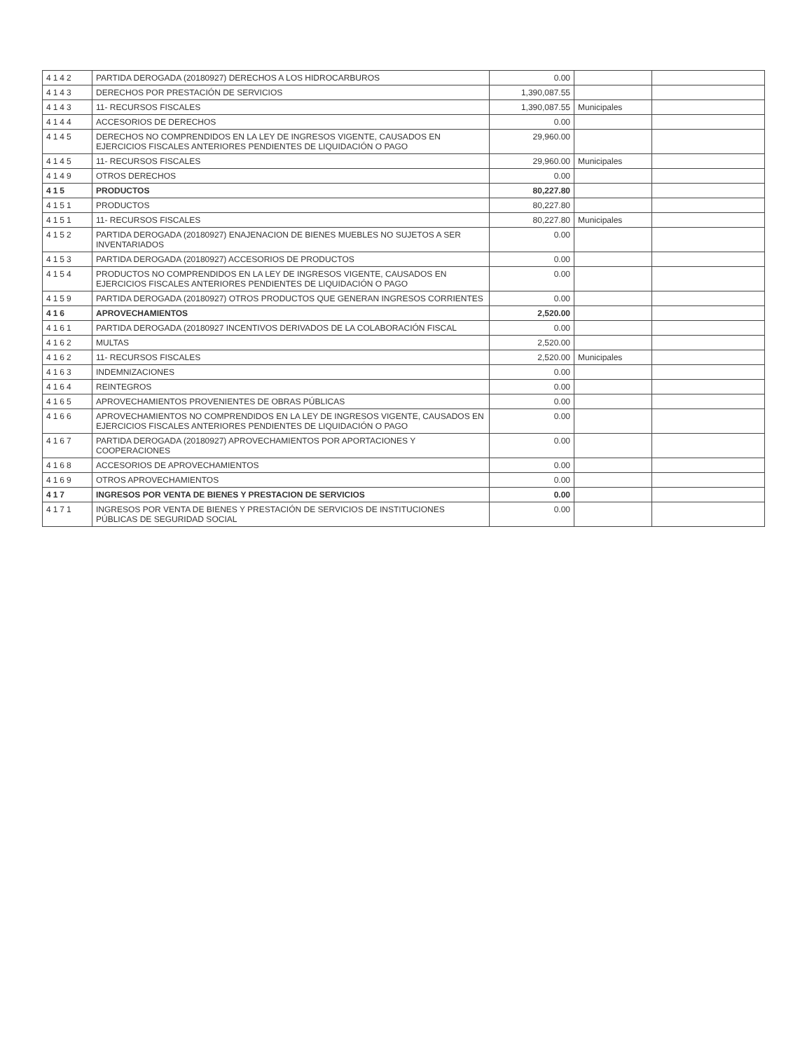| 4142 | PARTIDA DEROGADA (20180927) DERECHOS A LOS HIDROCARBUROS | 0.00 | | |
| 4143 | DERECHOS POR PRESTACIÓN DE SERVICIOS | 1,390,087.55 | | |
| 4143 | 11- RECURSOS FISCALES | 1,390,087.55 | Municipales | |
| 4144 | ACCESORIOS DE DERECHOS | 0.00 | | |
| 4145 | DERECHOS NO COMPRENDIDOS EN LA LEY DE INGRESOS VIGENTE, CAUSADOS EN EJERCICIOS FISCALES ANTERIORES PENDIENTES DE LIQUIDACIÓN O PAGO | 29,960.00 | | |
| 4145 | 11- RECURSOS FISCALES | 29,960.00 | Municipales | |
| 4149 | OTROS DERECHOS | 0.00 | | |
| 415 | PRODUCTOS | 80,227.80 | | |
| 4151 | PRODUCTOS | 80,227.80 | | |
| 4151 | 11- RECURSOS FISCALES | 80,227.80 | Municipales | |
| 4152 | PARTIDA DEROGADA (20180927) ENAJENACION DE BIENES MUEBLES NO SUJETOS A SER INVENTARIADOS | 0.00 | | |
| 4153 | PARTIDA DEROGADA (20180927) ACCESORIOS DE PRODUCTOS | 0.00 | | |
| 4154 | PRODUCTOS NO COMPRENDIDOS EN LA LEY DE INGRESOS VIGENTE, CAUSADOS EN EJERCICIOS FISCALES ANTERIORES PENDIENTES DE LIQUIDACIÓN O PAGO | 0.00 | | |
| 4159 | PARTIDA DEROGADA (20180927) OTROS PRODUCTOS QUE GENERAN INGRESOS CORRIENTES | 0.00 | | |
| 416 | APROVECHAMIENTOS | 2,520.00 | | |
| 4161 | PARTIDA DEROGADA (20180927 INCENTIVOS DERIVADOS DE LA COLABORACIÓN FISCAL | 0.00 | | |
| 4162 | MULTAS | 2,520.00 | | |
| 4162 | 11- RECURSOS FISCALES | 2,520.00 | Municipales | |
| 4163 | INDEMNIZACIONES | 0.00 | | |
| 4164 | REINTEGROS | 0.00 | | |
| 4165 | APROVECHAMIENTOS PROVENIENTES DE OBRAS PÚBLICAS | 0.00 | | |
| 4166 | APROVECHAMIENTOS NO COMPRENDIDOS EN LA LEY DE INGRESOS VIGENTE, CAUSADOS EN EJERCICIOS FISCALES ANTERIORES PENDIENTES DE LIQUIDACIÓN O PAGO | 0.00 | | |
| 4167 | PARTIDA DEROGADA (20180927) APROVECHAMIENTOS POR APORTACIONES Y COOPERACIONES | 0.00 | | |
| 4168 | ACCESORIOS DE APROVECHAMIENTOS | 0.00 | | |
| 4169 | OTROS APROVECHAMIENTOS | 0.00 | | |
| 417 | INGRESOS POR VENTA DE BIENES Y PRESTACION DE SERVICIOS | 0.00 | | |
| 4171 | INGRESOS POR VENTA DE BIENES Y PRESTACIÓN DE SERVICIOS DE INSTITUCIONES PÚBLICAS DE SEGURIDAD SOCIAL | 0.00 | | |